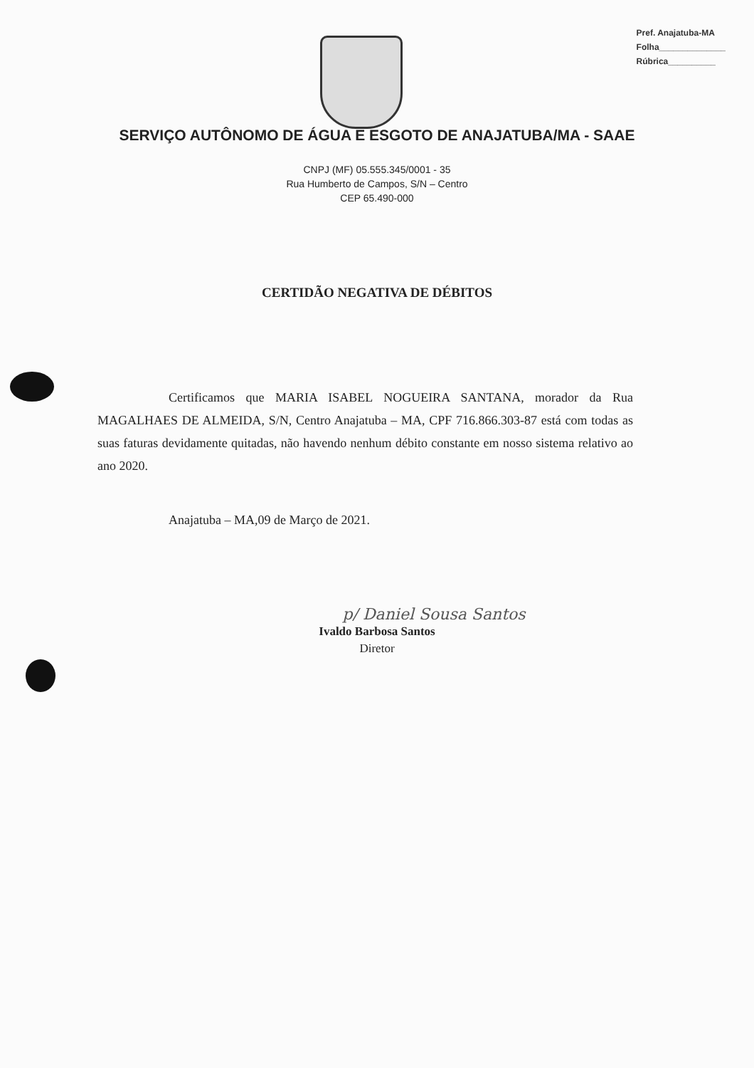Pref. Anajatuba-MA
Folha______________
Rúbrica__________
SERVIÇO AUTÔNOMO DE ÁGUA E ESGOTO DE ANAJATUBA/MA - SAAE
CNPJ (MF) 05.555.345/0001 - 35
Rua Humberto de Campos, S/N – Centro
CEP 65.490-000
CERTIDÃO NEGATIVA DE DÉBITOS
Certificamos que MARIA ISABEL NOGUEIRA SANTANA, morador da Rua MAGALHAES DE ALMEIDA, S/N, Centro Anajatuba – MA, CPF 716.866.303-87 está com todas as suas faturas devidamente quitadas, não havendo nenhum débito constante em nosso sistema relativo ao ano 2020.
Anajatuba – MA,09 de Março de 2021.
p/ Daniel Sousa Santos
Ivaldo Barbosa Santos
Diretor